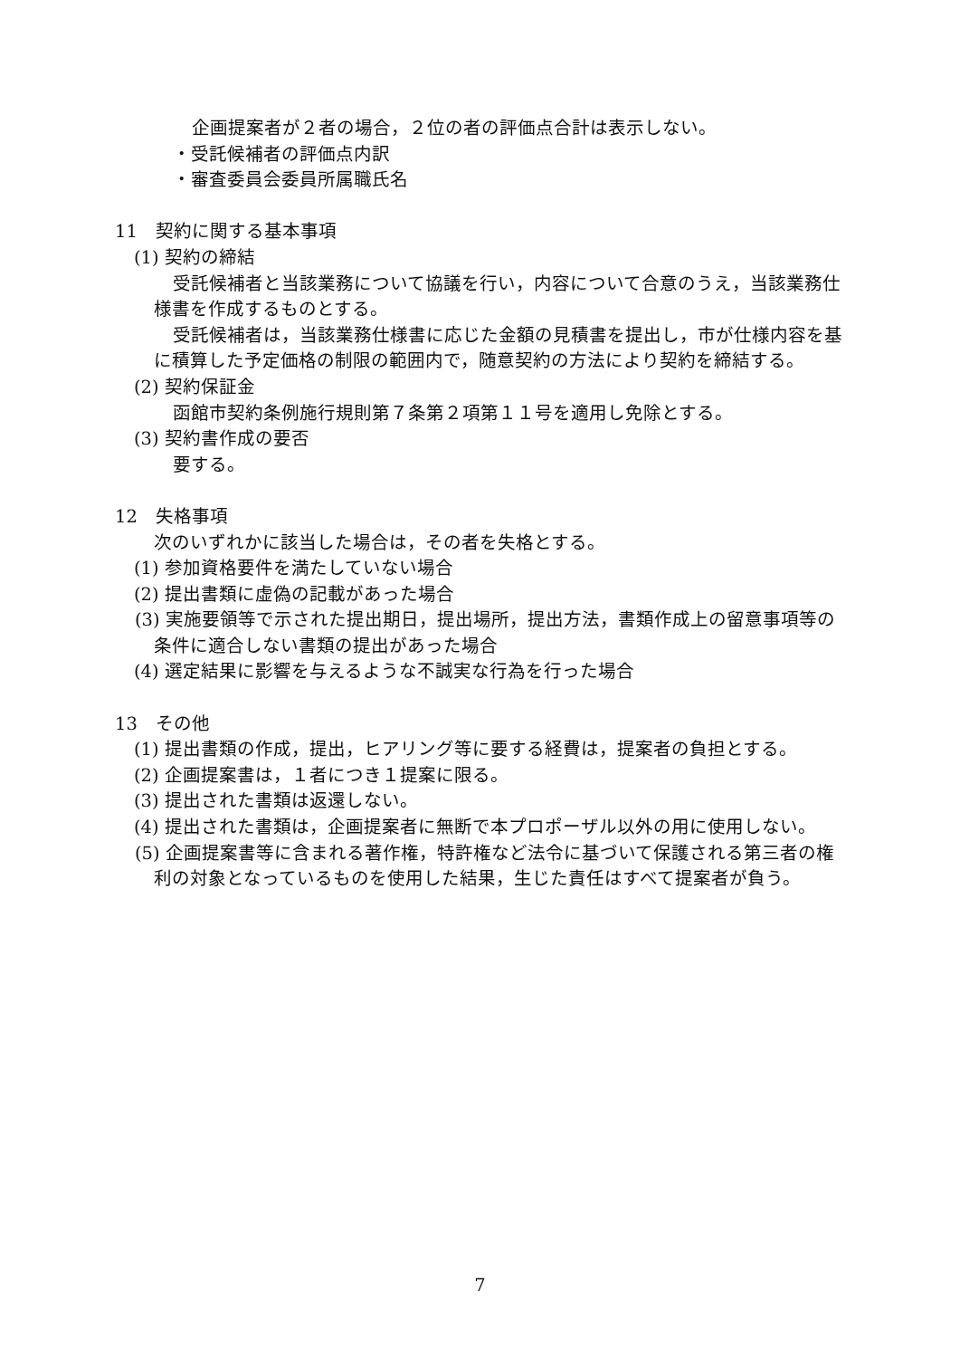企画提案者が２者の場合，２位の者の評価点合計は表示しない。
・受託候補者の評価点内訳
・審査委員会委員所属職氏名
11　契約に関する基本事項
(1) 契約の締結
受託候補者と当該業務について協議を行い，内容について合意のうえ，当該業務仕様書を作成するものとする。
受託候補者は，当該業務仕様書に応じた金額の見積書を提出し，市が仕様内容を基に積算した予定価格の制限の範囲内で，随意契約の方法により契約を締結する。
(2) 契約保証金
函館市契約条例施行規則第７条第２項第１１号を適用し免除とする。
(3) 契約書作成の要否
要する。
12　失格事項
次のいずれかに該当した場合は，その者を失格とする。
(1) 参加資格要件を満たしていない場合
(2) 提出書類に虚偽の記載があった場合
(3) 実施要領等で示された提出期日，提出場所，提出方法，書類作成上の留意事項等の条件に適合しない書類の提出があった場合
(4) 選定結果に影響を与えるような不誠実な行為を行った場合
13　その他
(1) 提出書類の作成，提出，ヒアリング等に要する経費は，提案者の負担とする。
(2) 企画提案書は，１者につき１提案に限る。
(3) 提出された書類は返還しない。
(4) 提出された書類は，企画提案者に無断で本プロポーザル以外の用に使用しない。
(5) 企画提案書等に含まれる著作権，特許権など法令に基づいて保護される第三者の権利の対象となっているものを使用した結果，生じた責任はすべて提案者が負う。
7